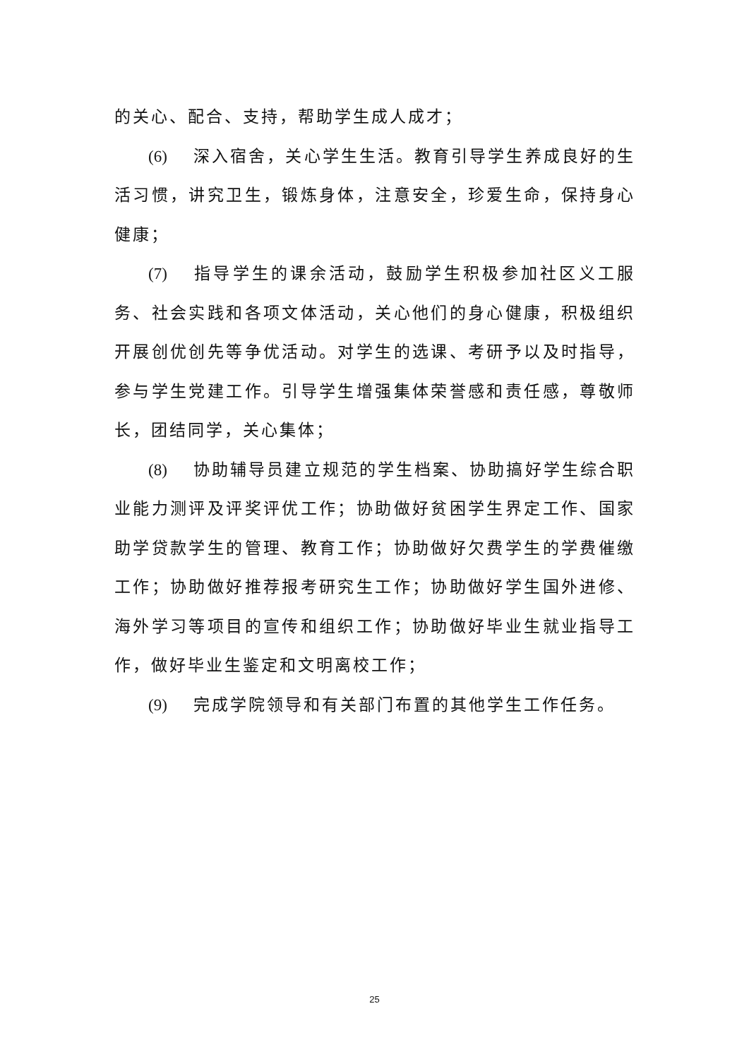的关心、配合、支持，帮助学生成人成才；
(6) 深入宿舍，关心学生生活。教育引导学生养成良好的生活习惯，讲究卫生，锻炼身体，注意安全，珍爱生命，保持身心健康；
(7) 指导学生的课余活动，鼓励学生积极参加社区义工服务、社会实践和各项文体活动，关心他们的身心健康，积极组织开展创优创先等争优活动。对学生的选课、考研予以及时指导，参与学生党建工作。引导学生增强集体荣誉感和责任感，尊敬师长，团结同学，关心集体；
(8) 协助辅导员建立规范的学生档案、协助搞好学生综合职业能力测评及评奖评优工作；协助做好贫困学生界定工作、国家助学贷款学生的管理、教育工作；协助做好欠费学生的学费催缴工作；协助做好推荐报考研究生工作；协助做好学生国外进修、海外学习等项目的宣传和组织工作；协助做好毕业生就业指导工作，做好毕业生鉴定和文明离校工作；
(9) 完成学院领导和有关部门布置的其他学生工作任务。
25